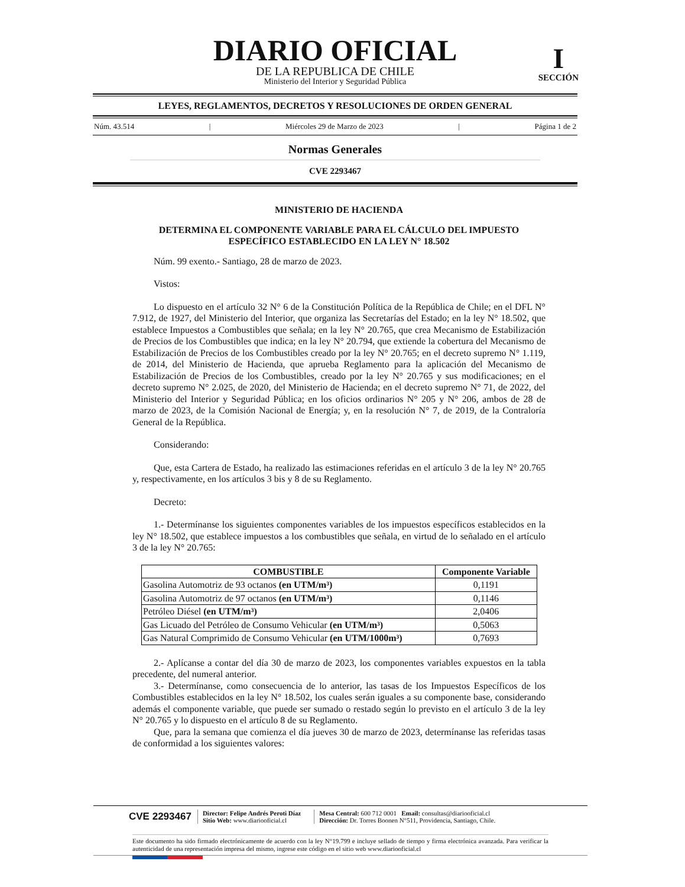DIARIO OFICIAL
DE LA REPUBLICA DE CHILE
Ministerio del Interior y Seguridad Pública
I
SECCIÓN
LEYES, REGLAMENTOS, DECRETOS Y RESOLUCIONES DE ORDEN GENERAL
Núm. 43.514 | Miércoles 29 de Marzo de 2023 | Página 1 de 2
Normas Generales
CVE 2293467
MINISTERIO DE HACIENDA
DETERMINA EL COMPONENTE VARIABLE PARA EL CÁLCULO DEL IMPUESTO ESPECÍFICO ESTABLECIDO EN LA LEY N° 18.502
Núm. 99 exento.- Santiago, 28 de marzo de 2023.
Vistos:
Lo dispuesto en el artículo 32 N° 6 de la Constitución Política de la República de Chile; en el DFL N° 7.912, de 1927, del Ministerio del Interior, que organiza las Secretarías del Estado; en la ley N° 18.502, que establece Impuestos a Combustibles que señala; en la ley N° 20.765, que crea Mecanismo de Estabilización de Precios de los Combustibles que indica; en la ley N° 20.794, que extiende la cobertura del Mecanismo de Estabilización de Precios de los Combustibles creado por la ley N° 20.765; en el decreto supremo N° 1.119, de 2014, del Ministerio de Hacienda, que aprueba Reglamento para la aplicación del Mecanismo de Estabilización de Precios de los Combustibles, creado por la ley N° 20.765 y sus modificaciones; en el decreto supremo N° 2.025, de 2020, del Ministerio de Hacienda; en el decreto supremo N° 71, de 2022, del Ministerio del Interior y Seguridad Pública; en los oficios ordinarios N° 205 y N° 206, ambos de 28 de marzo de 2023, de la Comisión Nacional de Energía; y, en la resolución N° 7, de 2019, de la Contraloría General de la República.
Considerando:
Que, esta Cartera de Estado, ha realizado las estimaciones referidas en el artículo 3 de la ley N° 20.765 y, respectivamente, en los artículos 3 bis y 8 de su Reglamento.
Decreto:
1.- Determínanse los siguientes componentes variables de los impuestos específicos establecidos en la ley N° 18.502, que establece impuestos a los combustibles que señala, en virtud de lo señalado en el artículo 3 de la ley N° 20.765:
| COMBUSTIBLE | Componente Variable |
| --- | --- |
| Gasolina Automotriz de 93 octanos (en UTM/m³) | 0,1191 |
| Gasolina Automotriz de 97 octanos (en UTM/m³) | 0,1146 |
| Petróleo Diésel (en UTM/m³) | 2,0406 |
| Gas Licuado del Petróleo de Consumo Vehicular (en UTM/m³) | 0,5063 |
| Gas Natural Comprimido de Consumo Vehicular (en UTM/1000m³) | 0,7693 |
2.- Aplícanse a contar del día 30 de marzo de 2023, los componentes variables expuestos en la tabla precedente, del numeral anterior.
3.- Determínanse, como consecuencia de lo anterior, las tasas de los Impuestos Específicos de los Combustibles establecidos en la ley N° 18.502, los cuales serán iguales a su componente base, considerando además el componente variable, que puede ser sumado o restado según lo previsto en el artículo 3 de la ley N° 20.765 y lo dispuesto en el artículo 8 de su Reglamento.
Que, para la semana que comienza el día jueves 30 de marzo de 2023, determínanse las referidas tasas de conformidad a los siguientes valores:
CVE 2293467
Director: Felipe Andrés Peroti Díaz
Sitio Web: www.diariooficial.cl
Mesa Central: 600 712 0001 Email: consultas@diariooficial.cl
Dirección: Dr. Torres Boonen N°511, Providencia, Santiago, Chile.
Este documento ha sido firmado electrónicamente de acuerdo con la ley N°19.799 e incluye sellado de tiempo y firma electrónica avanzada. Para verificar la autenticidad de una representación impresa del mismo, ingrese este código en el sitio web www.diariooficial.cl